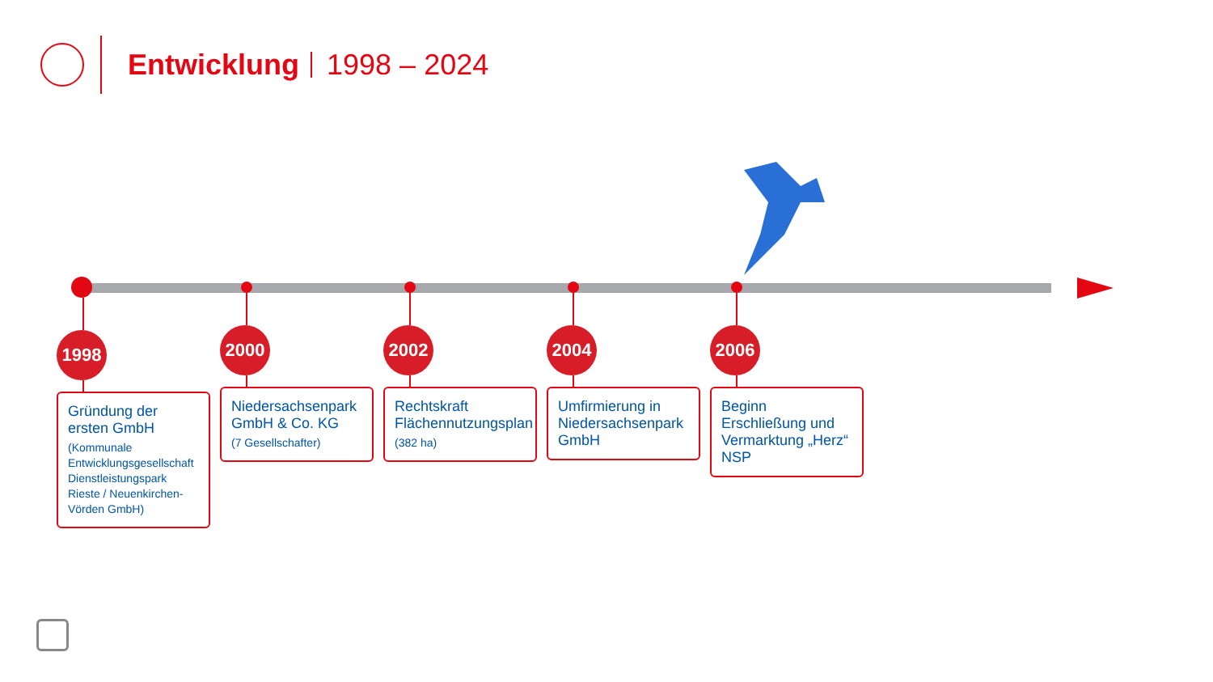Entwicklung
1998 – 2024
1998
Gründung der ersten GmbH
(Kommunale Entwicklungsgesellschaft Dienstleistungspark Rieste / Neuenkirchen-Vörden GmbH)
2000
Niedersachsenpark GmbH & Co. KG
(7 Gesellschafter)
2002
Rechtskraft Flächennutzungsplan
(382 ha)
2004
Umfirmierung in Niedersachsenpark GmbH
2006
Beginn Erschließung und Vermarktung „Herz“ NSP